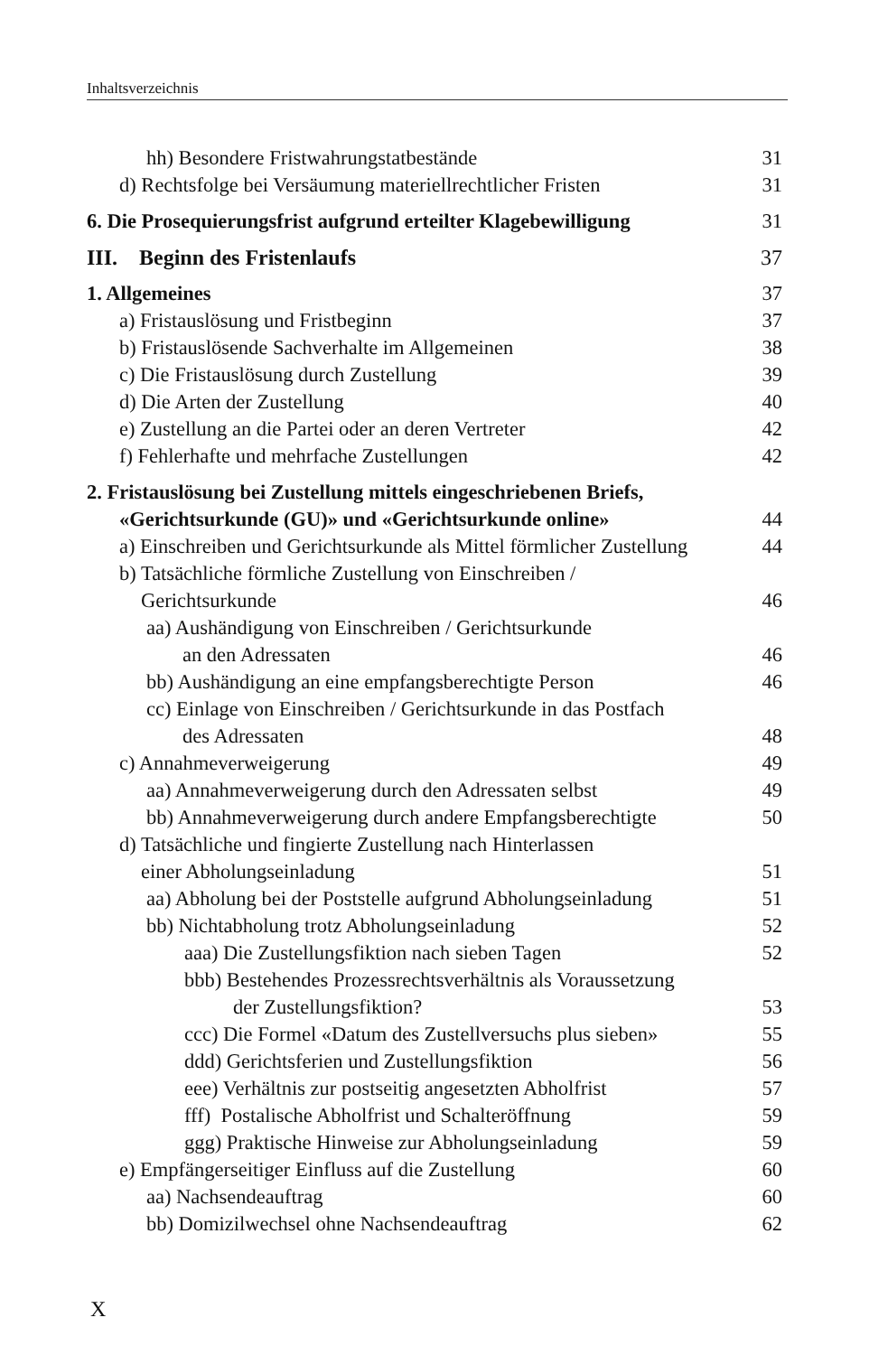Inhaltsverzeichnis
hh) Besondere Fristwahrungstatbestände 31
d) Rechtsfolge bei Versäumung materiellrechtlicher Fristen 31
6. Die Prosequierungsfrist aufgrund erteilter Klagebewilligung 31
III. Beginn des Fristenlaufs 37
1. Allgemeines 37
a) Fristauslösung und Fristbeginn 37
b) Fristauslösende Sachverhalte im Allgemeinen 38
c) Die Fristauslösung durch Zustellung 39
d) Die Arten der Zustellung 40
e) Zustellung an die Partei oder an deren Vertreter 42
f) Fehlerhafte und mehrfache Zustellungen 42
2. Fristauslösung bei Zustellung mittels eingeschriebenen Briefs,
«Gerichtsurkunde (GU)» und «Gerichtsurkunde online» 44
a) Einschreiben und Gerichtsurkunde als Mittel förmlicher Zustellung 44
b) Tatsächliche förmliche Zustellung von Einschreiben /
Gerichtsurkunde 46
aa) Aushändigung von Einschreiben / Gerichtsurkunde
an den Adressaten 46
bb) Aushändigung an eine empfangsberechtigte Person 46
cc) Einlage von Einschreiben / Gerichtsurkunde in das Postfach
des Adressaten 48
c) Annahmeverweigerung 49
aa) Annahmeverweigerung durch den Adressaten selbst 49
bb) Annahmeverweigerung durch andere Empfangsberechtigte 50
d) Tatsächliche und fingierte Zustellung nach Hinterlassen
einer Abholungseinladung 51
aa) Abholung bei der Poststelle aufgrund Abholungseinladung 51
bb) Nichtabholung trotz Abholungseinladung 52
aaa) Die Zustellungsfiktion nach sieben Tagen 52
bbb) Bestehendes Prozessrechtsverhältnis als Voraussetzung
der Zustellungsfiktion? 53
ccc) Die Formel «Datum des Zustellversuchs plus sieben» 55
ddd) Gerichtsferien und Zustellungsfiktion 56
eee) Verhältnis zur postseitig angesetzten Abholfrist 57
fff) Postalische Abholfrist und Schalteröffnung 59
ggg) Praktische Hinweise zur Abholungseinladung 59
e) Empfängerseitiger Einfluss auf die Zustellung 60
aa) Nachsendeauftrag 60
bb) Domizilwechsel ohne Nachsendeauftrag 62
X